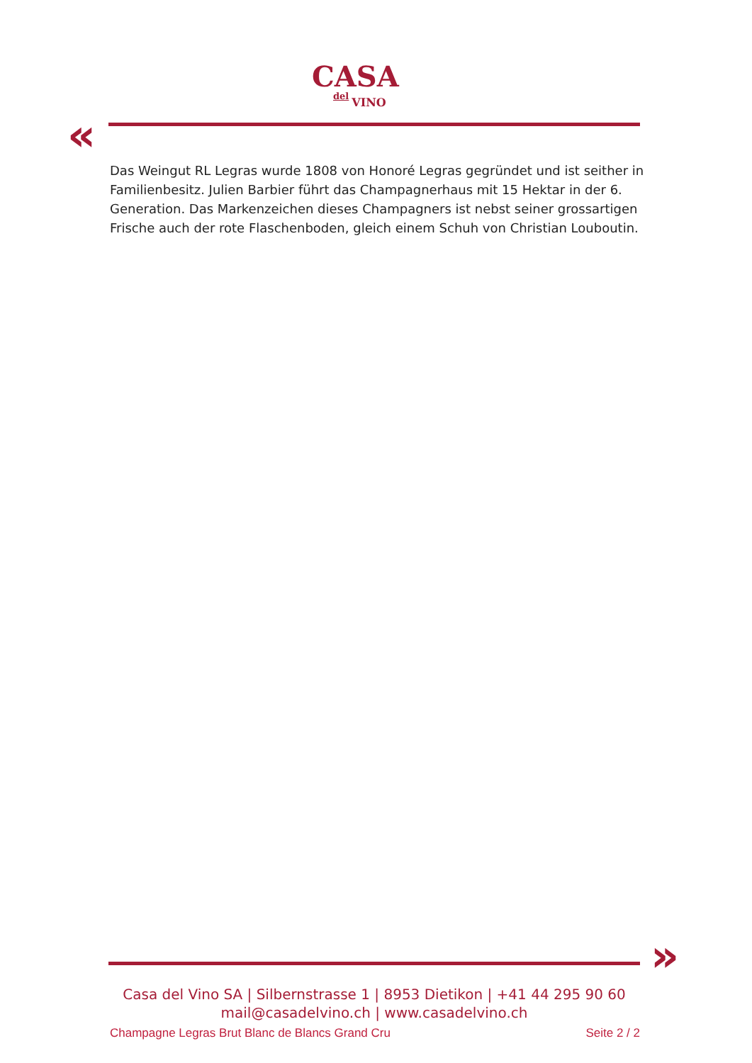CASA
del VINO
«
Das Weingut RL Legras wurde 1808 von Honoré Legras gegründet und ist seither in Familienbesitz. Julien Barbier führt das Champagnerhaus mit 15 Hektar in der 6. Generation. Das Markenzeichen dieses Champagners ist nebst seiner grossartigen Frische auch der rote Flaschenboden, gleich einem Schuh von Christian Louboutin.
»
Casa del Vino SA | Silbernstrasse 1 | 8953 Dietikon | +41 44 295 90 60
mail@casadelvino.ch | www.casadelvino.ch
Champagne Legras Brut Blanc de Blancs Grand Cru Seite 2 / 2